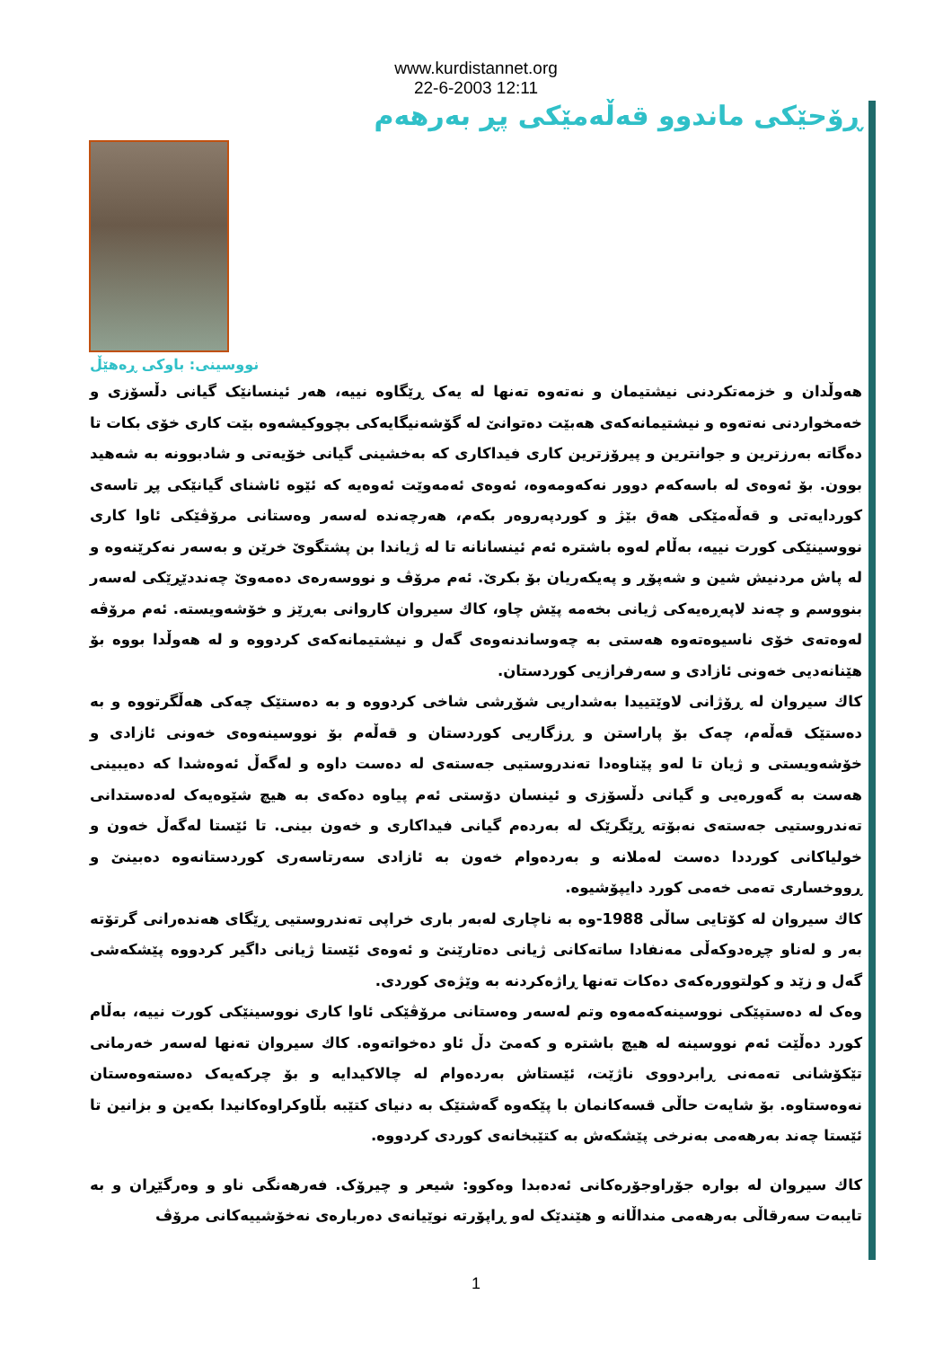www.kurdistannet.org
22-6-2003 12:11
ڕۆحێكی ماندوو قەڵەمێكی پڕ بەرهەم
نووسینی: باوكی ڕەهێڵ
هەوڵدان و خزمەتكردنی نیشتیمان و نەتەوە تەنها لە یەک ڕێگاوە نییە، هەر ئینسانێک گیانی دڵسۆزی و خەمخواردنی نەتەوە و نیشتیمانەكەی هەبێت دەتوانێ لە گۆشەنیگایەكی بچووكیشەوە بێت كاری خۆی بكات تا دەگاتە بەرزترین و جوانترین و پیرۆزترین كاری فیداكاری كە بەخشینی گیانی خۆیەتی و شادبوونە بە شەهید بوون. بۆ ئەوەی لە باسەكەم دوور نەكەومەوە، ئەوەی ئەمەوێت ئەوەیە كە ئێوە ئاشنای گیانێكی پڕ تاسەی كوردایەتی و قەڵەمێكی هەق بێژ و كوردپەروەر بكەم، هەرچەندە لەسەر وەستانی مرۆڤێكی ئاوا كاری نووسینێكی كورت نییە، بەڵام لەوە باشترە ئەم ئینسانانە تا لە ژیاندا بن پشتگوێ خرێن و بەسەر نەكرێنەوە و لە پاش مردنیش شین و شەپۆڕ و پەیكەریان بۆ بكرێ. ئەم مرۆڤ و نووسەرەی دەمەوێ چەنددێڕێكی لەسەر بنووسم و چەند لاپەڕەیەكی ژیانی بخەمە پێش چاو، كاك سیروان كاروانی بەڕێز و خۆشەویستە. ئەم مرۆڤە لەوەتەی خۆی ناسیوەتەوە هەستی بە چەوساندنەوەی گەل و نیشتیمانەكەی كردووە و لە هەوڵدا بووە بۆ هێنانەدیی خەونی ئازادی و سەرفرازیی كوردستان.
كاك سیروان لە ڕۆژانی لاوێتییدا بەشداریی شۆڕشی شاخی كردووە و بە دەستێک چەكی هەڵگرتووە و بە دەستێک قەڵەم، چەک بۆ پاراستن و ڕزگاریی كوردستان و قەڵەم بۆ نووسینەوەی خەونی ئازادی و خۆشەویستی و ژیان تا لەو پێناوەدا تەندروستیی جەستەی لە دەست داوە و لەگەڵ ئەوەشدا كە دەیبینی هەست بە گەورەیی و گیانی دڵسۆزی و ئینسان دۆستی ئەم پیاوە دەكەی بە هیچ شێوەیەک لەدەستدانی تەندروستیی جەستەی نەبۆتە ڕێگرێک لە بەردەم گیانی فیداكاری و خەون بینی. تا ئێستا لەگەڵ خەون و خولیاكانی كورددا دەست لەملانە و بەردەوام خەون بە ئازادی سەرتاسەری كوردستانەوە دەبینێ و ڕووخساری تەمی خەمی كورد دایپۆشیوە.
كاك سیروان لە كۆتایی ساڵی 1988-وە بە ناچاری لەبەر باری خراپی تەندروستیی ڕێگای هەندەرانی گرتۆتە بەر و لەناو چڕەدوكەڵی مەنفادا ساتەكانی ژیانی دەتارێنێ و ئەوەی ئێستا ژیانی داگیر كردووە پێشكەشی گەل و زێد و كولتوورەكەی دەكات تەنها ڕاژەكردنە بە وێژەی كوردی.
وەک لە دەستپێكی نووسینەكەمەوە وتم لەسەر وەستانی مرۆڤێكی ئاوا كاری نووسینێكی كورت نییە، بەڵام كورد دەڵێت ئەم نووسینە لە هیچ باشترە و كەمێ دڵ ئاو دەخواتەوە. كاك سیروان تەنها لەسەر خەرمانی تێكۆشانی تەمەنی ڕابردووی ناژێت، ئێستاش بەردەوام لە چالاكیدایە و بۆ چركەیەک دەستەوەستان نەوەستاوە. بۆ شایەت حاڵی قسەكانمان با پێكەوە گەشتێک بە دنیای كتێبە بڵاوكراوەكانیدا بكەین و بزانین تا ئێستا چەند بەرهەمی بەنرخی پێشكەش بە كتێبخانەی كوردی كردووە.
كاك سیروان لە بوارە جۆراوجۆرەكانی ئەدەبدا وەكوو: شیعر و چیرۆک. فەرهەنگی ناو و وەرگێڕان و بە تایبەت سەرقاڵی بەرهەمی منداڵانە و هێندێک لەو ڕاپۆرتە نوێیانەی دەربارەی نەخۆشییەكانی مرۆڤ
1